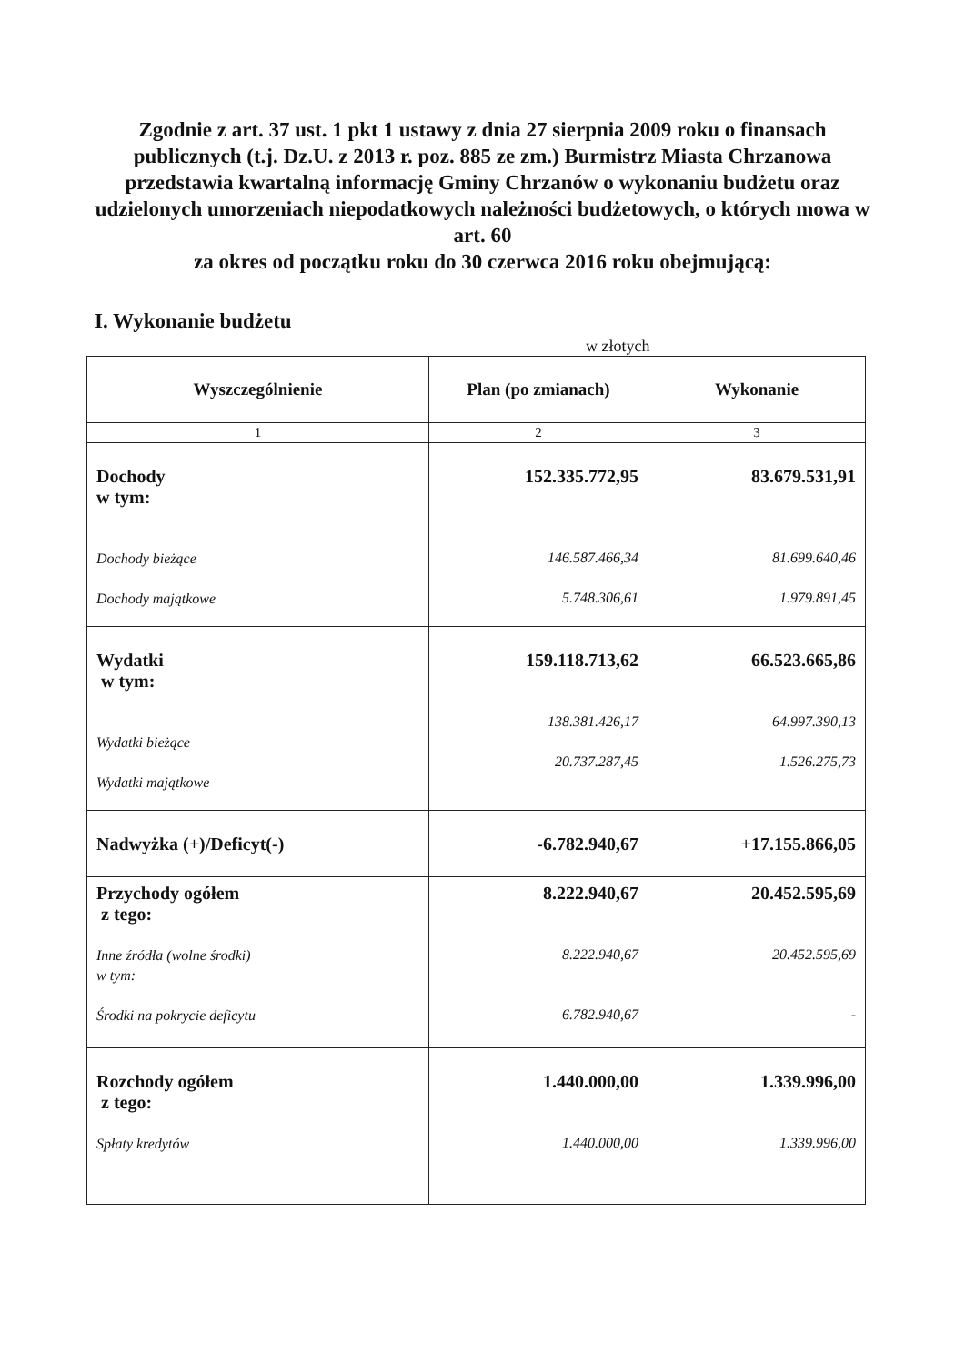Zgodnie z art. 37 ust. 1 pkt 1 ustawy z dnia 27 sierpnia 2009 roku o finansach publicznych (t.j. Dz.U. z 2013 r. poz. 885 ze zm.) Burmistrz Miasta Chrzanowa przedstawia kwartalną informację Gminy Chrzanów o wykonaniu budżetu oraz udzielonych umorzeniach niepodatkowych należności budżetowych, o których mowa w art. 60
za okres od początku roku do 30 czerwca 2016 roku obejmującą:
I. Wykonanie budżetu
w złotych
| Wyszczególnienie | Plan (po zmianach) | Wykonanie |
| --- | --- | --- |
| 1 | 2 | 3 |
| Dochody w tym: Dochody bieżące Dochody majątkowe | 152.335.772,95 146.587.466,34 5.748.306,61 | 83.679.531,91 81.699.640,46 1.979.891,45 |
| Wydatki w tym: Wydatki bieżące Wydatki majątkowe | 159.118.713,62 138.381.426,17 20.737.287,45 | 66.523.665,86 64.997.390,13 1.526.275,73 |
| Nadwyżka (+)/Deficyt(-) | -6.782.940,67 | +17.155.866,05 |
| Przychody ogółem z tego: Inne źródła (wolne środki) w tym: Środki na pokrycie deficytu | 8.222.940,67 8.222.940,67 6.782.940,67 | 20.452.595,69 20.452.595,69 - |
| Rozchody ogółem z tego: Spłaty kredytów | 1.440.000,00 1.440.000,00 | 1.339.996,00 1.339.996,00 |